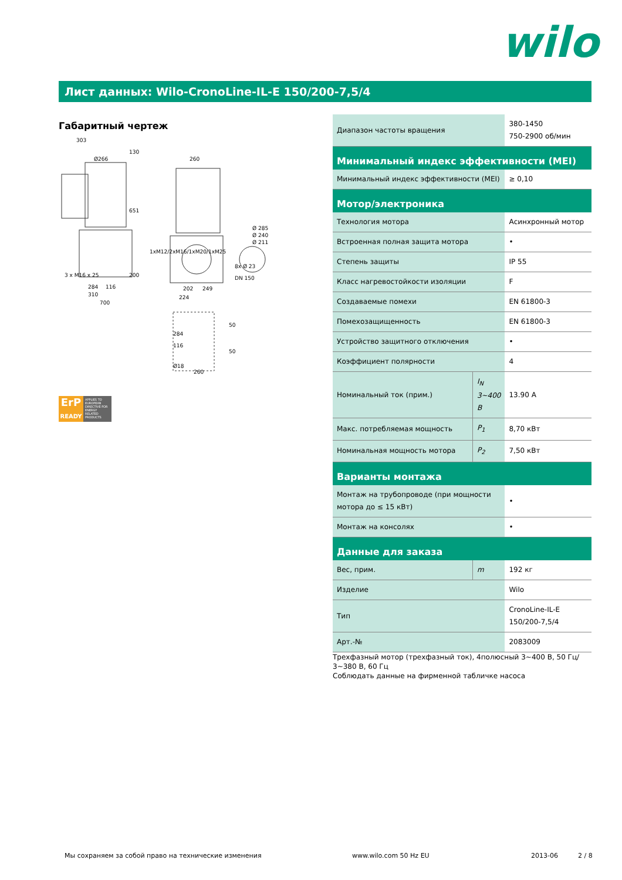wilo
Лист данных: Wilo-CronoLine-IL-E 150/200-7,5/4
Габаритный чертеж
303
Ø266
260
Ø 285
Ø 240
Ø 211
DN 150
284
116
310
700
202
249
224
260
3 x M16 x 25
130
651
200
1xM12/2xM16/1xM20/1xM25
8x Ø 23
284
116
50
50
Ø18
ErP
READY
APPLIES TO EUROPEAN DIRECTIVE FOR ENERGY RELATED PRODUCTS
| Диапазон частоты вращения | | 380-1450 750-2900 об/мин |
| Минимальный индекс эффективности (MEI) | | |
| Минимальный индекс эффективности (MEI) | | ≥ 0,10 |
| Мотор/электроника | | |
| Технология мотора | | Асинхронный мотор |
| Встроенная полная защита мотора | | • |
| Степень защиты | | IP 55 |
| Класс нагревостойкости изоляции | | F |
| Создаваемые помехи | | EN 61800-3 |
| Помехозащищенность | | EN 61800-3 |
| Устройство защитного отключения | | • |
| Коэффициент полярности | | 4 |
| Номинальный ток (прим.) | I<sub>N</sub> 3~400 В | 13.90 A |
| Макс. потребляемая мощность | P<sub>1</sub> | 8,70 кВт |
| Номинальная мощность мотора | P<sub>2</sub> | 7,50 кВт |
| Варианты монтажа | | |
| Монтаж на трубопроводе (при мощности мотора до ≤ 15 кВт) | | • |
| Монтаж на консолях | | • |
| Данные для заказа | | |
| Вес, прим. | m | 192 кг |
| Изделие | | Wilo |
| Тип | | CronoLine-IL-E 150/200-7,5/4 |
| Арт.-№ | | 2083009 |
Трехфазный мотор (трехфазный ток), 4полюсный 3~400 В, 50 Гц/ 3~380 В, 60 Гц
Соблюдать данные на фирменной табличке насоса
Мы сохраняем за собой право на технические изменения www.wilo.com 50 Hz EU 2013-06 2 / 8